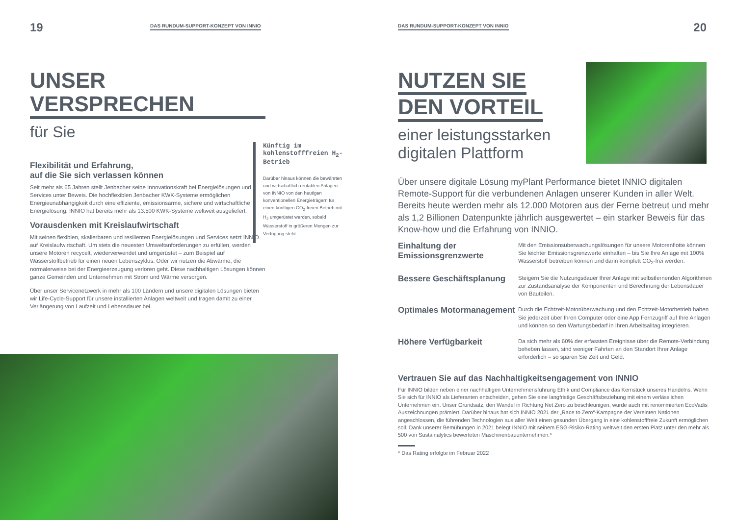19
DAS RUNDUM-SUPPORT-KONZEPT VON INNIO
UNSER VERSPRECHEN
für Sie
Flexibilität und Erfahrung,
auf die Sie sich verlassen können
Seit mehr als 65 Jahren stellt Jenbacher seine Innovationskraft bei Energielösungen und Services unter Beweis. Die hochflexiblen Jenbacher KWK-Systeme ermöglichen Energieunabhängigkeit durch eine effiziente, emissionsarme, sichere und wirtschaftliche Energielösung. INNIO hat bereits mehr als 13.500 KWK-Systeme weltweit ausgeliefert.
Vorausdenken mit Kreislaufwirtschaft
Mit seinen flexiblen, skalierbaren und resilienten Energielösungen und Services setzt INNIO auf Kreislaufwirtschaft. Um stets die neuesten Umweltanforderungen zu erfüllen, werden unsere Motoren recycelt, wiederverwendet und umgerüstet – zum Beispiel auf Wasserstoffbetrieb für einen neuen Lebenszyklus. Oder wir nutzen die Abwärme, die normalerweise bei der Energieerzeugung verloren geht. Diese nachhaltigen Lösungen können ganze Gemeinden und Unternehmen mit Strom und Wärme versorgen.
Über unser Servicenetzwerk in mehr als 100 Ländern und unsere digitalen Lösungen bieten wir Life-Cycle-Support für unsere installierten Anlagen weltweit und tragen damit zu einer Verlängerung von Laufzeit und Lebensdauer bei.
Künftig im kohlenstofffreien H<sub>2</sub>-Betrieb
Darüber hinaus können die bewährten und wirtschaftlich rentablen Anlagen von INNIO von den heutigen konventionellen Energieträgern für einen künftigen CO<sub>2</sub>-freien Betrieb mit H<sub>2</sub> umgerüstet werden, sobald Wasserstoff in größeren Mengen zur Verfügung steht.
DAS RUNDUM-SUPPORT-KONZEPT VON INNIO
20
NUTZEN SIE
DEN VORTEIL
einer leistungsstarken
digitalen Plattform
Über unsere digitale Lösung myPlant Performance bietet INNIO digitalen Remote-Support für die verbundenen Anlagen unserer Kunden in aller Welt. Bereits heute werden mehr als 12.000 Motoren aus der Ferne betreut und mehr als 1,2 Billionen Datenpunkte jährlich ausgewertet – ein starker Beweis für das Know-how und die Erfahrung von INNIO.
Einhaltung der Emissionsgrenzwerte
Mit den Emissionsüberwachungslösungen für unsere Motorenflotte können Sie leichter Emissionsgrenzwerte einhalten – bis Sie Ihre Anlage mit 100% Wasserstoff betreiben können und dann komplett CO<sub>2</sub>-frei werden.
Bessere Geschäftsplanung
Steigern Sie die Nutzungsdauer Ihrer Anlage mit selbstlernenden Algorithmen zur Zustandsanalyse der Komponenten und Berechnung der Lebensdauer von Bauteilen.
Optimales Motormanagement
Durch die Echtzeit-Motorüberwachung und den Echtzeit-Motorbetrieb haben Sie jederzeit über Ihren Computer oder eine App Fernzugriff auf Ihre Anlagen und können so den Wartungsbedarf in Ihren Arbeitsalltag integrieren.
Höhere Verfügbarkeit
Da sich mehr als 60% der erfassten Ereignisse über die Remote-Verbindung beheben lassen, sind weniger Fahrten an den Standort Ihrer Anlage erforderlich – so sparen Sie Zeit und Geld.
Vertrauen Sie auf das Nachhaltigkeitsengagement von INNIO
Für INNIO bilden neben einer nachhaltigen Unternehmensführung Ethik und Compliance das Kernstück unseres Handelns. Wenn Sie sich für INNIO als Lieferanten entscheiden, gehen Sie eine langfristige Geschäftsbeziehung mit einem verlässlichen Unternehmen ein. Unser Grundsatz, den Wandel in Richtung Net Zero zu beschleunigen, wurde auch mit renommierten EcoVadis Auszeichnungen prämiert. Darüber hinaus hat sich INNIO 2021 der „Race to Zero“-Kampagne der Vereinten Nationen angeschlossen, die führenden Technologien aus aller Welt einen gesunden Übergang in eine kohlenstofffreie Zukunft ermöglichen soll. Dank unserer Bemühungen in 2021 belegt INNIO mit seinem ESG-Risiko-Rating weltweit den ersten Platz unter den mehr als 500 von Sustainalytics bewerteten Maschinenbauunternehmen.*
* Das Rating erfolgte im Februar 2022